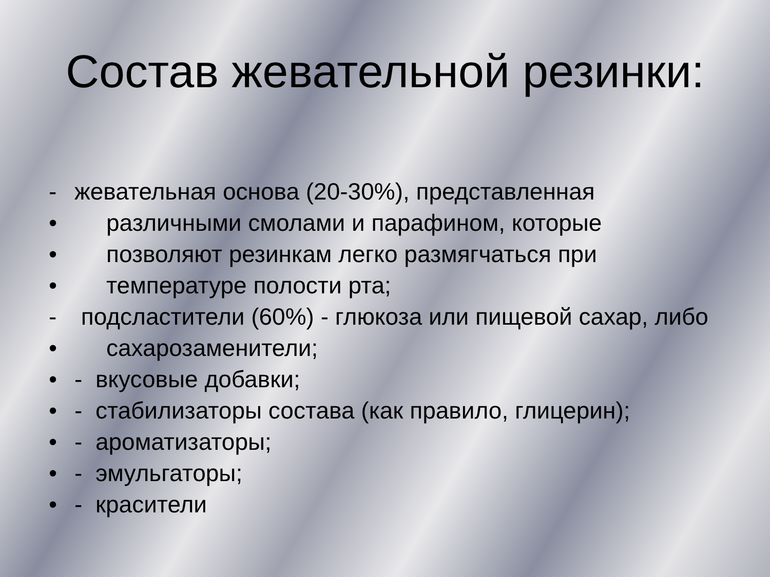Состав жевательной резинки:
- жевательная основа (20-30%), представленная
• различными смолами и парафином, которые
• позволяют резинкам легко размягчаться при
• температуре полости рта;
- подсластители (60%) - глюкоза или пищевой сахар, либо
• сахарозаменители;
• - вкусовые добавки;
• - стабилизаторы состава (как правило, глицерин);
• - ароматизаторы;
• - эмульгаторы;
• - красители